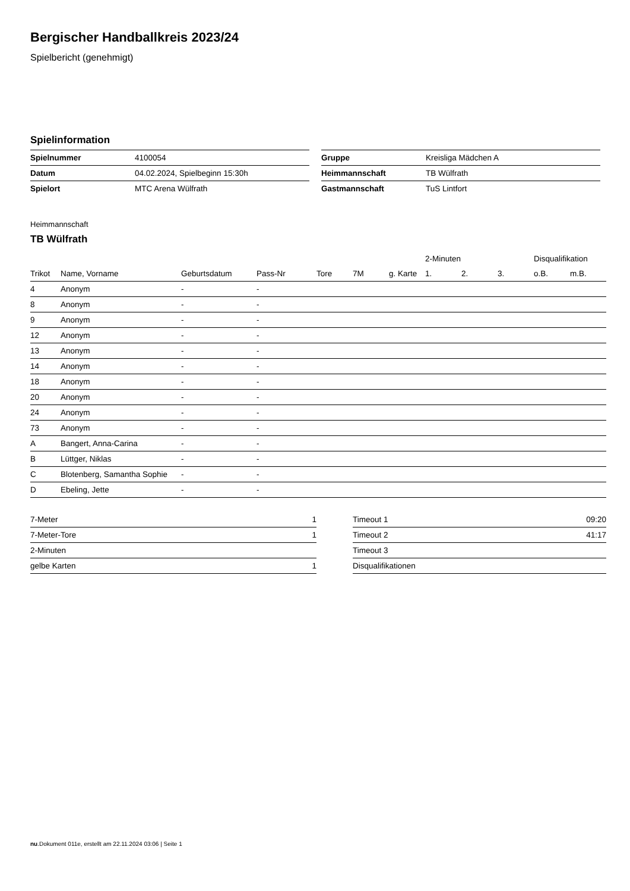Bergischer Handballkreis 2023/24
Spielbericht (genehmigt)
Spielinformation
| Spielnummer | 4100054 |
| Datum | 04.02.2024, Spielbeginn 15:30h |
| Spielort | MTC Arena Wülfrath |
| Gruppe | Kreisliga Mädchen A |
| Heimmannschaft | TB Wülfrath |
| Gastmannschaft | TuS Lintfort |
Heimmannschaft
TB Wülfrath
| | | | | | | | 2-Minuten | | | Disqualifikation | |
| --- | --- | --- | --- | --- | --- | --- | --- | --- | --- | --- | --- |
| Trikot | Name, Vorname | Geburtsdatum | Pass-Nr | Tore | 7M | g. Karte | 1. | 2. | 3. | o.B. | m.B. |
| 4 | Anonym | - | - | | | | | | | | |
| 8 | Anonym | - | - | | | | | | | | |
| 9 | Anonym | - | - | | | | | | | | |
| 12 | Anonym | - | - | | | | | | | | |
| 13 | Anonym | - | - | | | | | | | | |
| 14 | Anonym | - | - | | | | | | | | |
| 18 | Anonym | - | - | | | | | | | | |
| 20 | Anonym | - | - | | | | | | | | |
| 24 | Anonym | - | - | | | | | | | | |
| 73 | Anonym | - | - | | | | | | | | |
| A | Bangert, Anna-Carina | - | - | | | | | | | | |
| B | Lüttger, Niklas | - | - | | | | | | | | |
| C | Blotenberg, Samantha Sophie | - | - | | | | | | | | |
| D | Ebeling, Jette | - | - | | | | | | | | |
| 7-Meter | 1 |
| 7-Meter-Tore | 1 |
| 2-Minuten | |
| gelbe Karten | 1 |
| Timeout 1 | 09:20 |
| Timeout 2 | 41:17 |
| Timeout 3 | |
| Disqualifikationen | |
nu.Dokument 011e, erstellt am 22.11.2024 03:06 | Seite 1